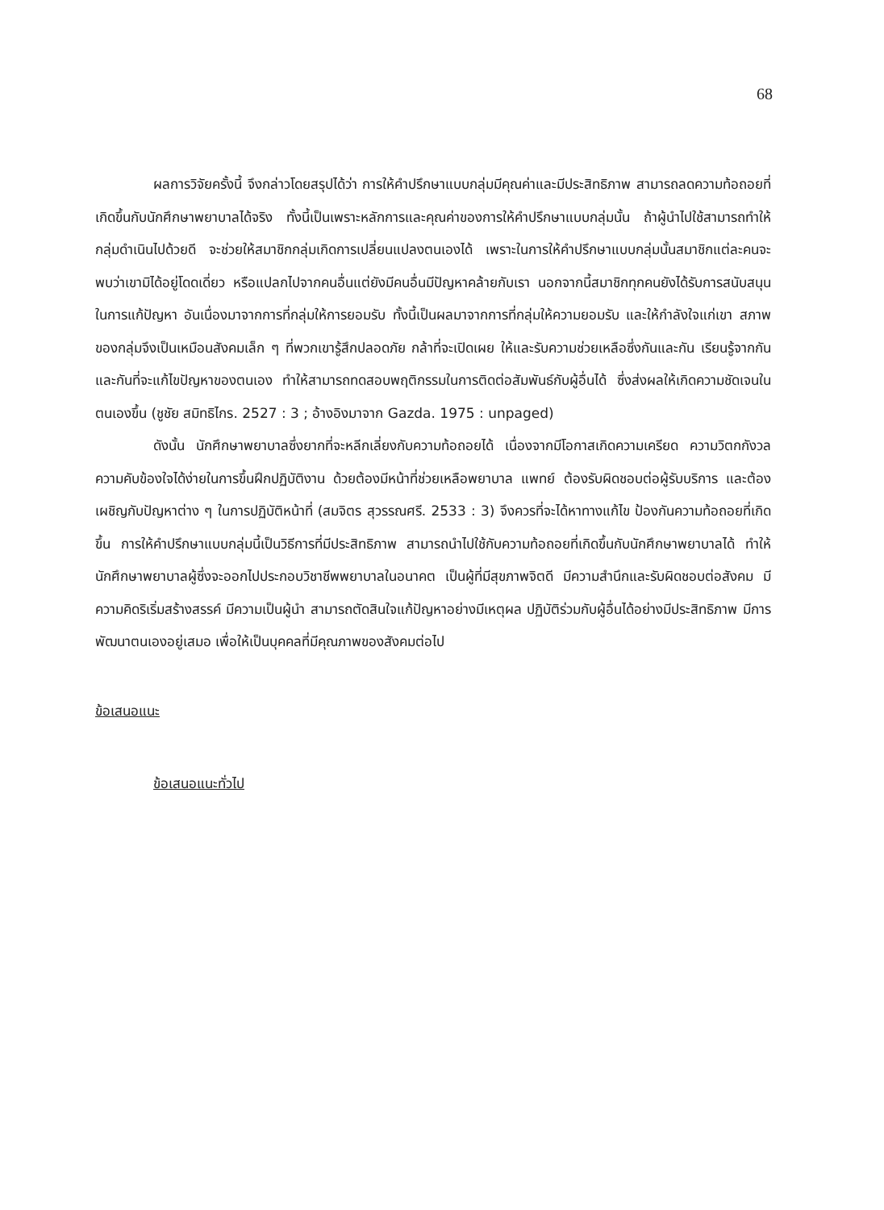68
ผลการวิจัยครั้งนี้ จึงกล่าวโดยสรุปได้ว่า การให้คำปรึกษาแบบกลุ่มมีคุณค่าและมีประสิทธิภาพ สามารถลดความท้อถอยที่เกิดขึ้นกับนักศึกษาพยาบาลได้จริง ทั้งนี้เป็นเพราะหลักการและคุณค่าของการให้คำปรึกษาแบบกลุ่มนั้น ถ้าผู้นำไปใช้สามารถทำให้กลุ่มดำเนินไปด้วยดี จะช่วยให้สมาชิกกลุ่มเกิดการเปลี่ยนแปลงตนเองได้ เพราะในการให้คำปรึกษาแบบกลุ่มนั้นสมาชิกแต่ละคนจะพบว่าเขามิได้อยู่โดดเดี่ยว หรือแปลกไปจากคนอื่นแต่ยังมีคนอื่นมีปัญหาคล้ายกับเรา นอกจากนี้สมาชิกทุกคนยังได้รับการสนับสนุนในการแก้ปัญหา อันเนื่องมาจากการที่กลุ่มให้การยอมรับ ทั้งนี้เป็นผลมาจากการที่กลุ่มให้ความยอมรับ และให้กำลังใจแก่เขา สภาพของกลุ่มจึงเป็นเหมือนสังคมเล็ก ๆ ที่พวกเขารู้สึกปลอดภัย กล้าที่จะเปิดเผย ให้และรับความช่วยเหลือซึ่งกันและกัน เรียนรู้จากกันและกันที่จะแก้ไขปัญหาของตนเอง ทำให้สามารถทดสอบพฤติกรรมในการติดต่อสัมพันธ์กับผู้อื่นได้ ซึ่งส่งผลให้เกิดความชัดเจนในตนเองขึ้น (ชูชัย สมิทธิไกร. 2527 : 3 ; อ้างอิงมาจาก Gazda. 1975 : unpaged)
ดังนั้น นักศึกษาพยาบาลซึ่งยากที่จะหลีกเลี่ยงกับความท้อถอยได้ เนื่องจากมีโอกาสเกิดความเครียด ความวิตกกังวล ความคับข้องใจได้ง่ายในการขึ้นฝึกปฏิบัติงาน ด้วยต้องมีหน้าที่ช่วยเหลือพยาบาล แพทย์ ต้องรับผิดชอบต่อผู้รับบริการ และต้องเผชิญกับปัญหาต่าง ๆ ในการปฏิบัติหน้าที่ (สมจิตร สุวรรณศรี. 2533 : 3) จึงควรที่จะได้หาทางแก้ไข ป้องกันความท้อถอยที่เกิดขึ้น การให้คำปรึกษาแบบกลุ่มนี้เป็นวิธีการที่มีประสิทธิภาพ สามารถนำไปใช้กับความท้อถอยที่เกิดขึ้นกับนักศึกษาพยาบาลได้ ทำให้นักศึกษาพยาบาลผู้ซึ่งจะออกไปประกอบวิชาชีพพยาบาลในอนาคต เป็นผู้ที่มีสุขภาพจิตดี มีความสำนึกและรับผิดชอบต่อสังคม มีความคิดริเริ่มสร้างสรรค์ มีความเป็นผู้นำ สามารถตัดสินใจแก้ปัญหาอย่างมีเหตุผล ปฏิบัติร่วมกับผู้อื่นได้อย่างมีประสิทธิภาพ มีการพัฒนาตนเองอยู่เสมอ เพื่อให้เป็นบุคคลที่มีคุณภาพของสังคมต่อไป
ข้อเสนอแนะ
ข้อเสนอแนะทั่วไป